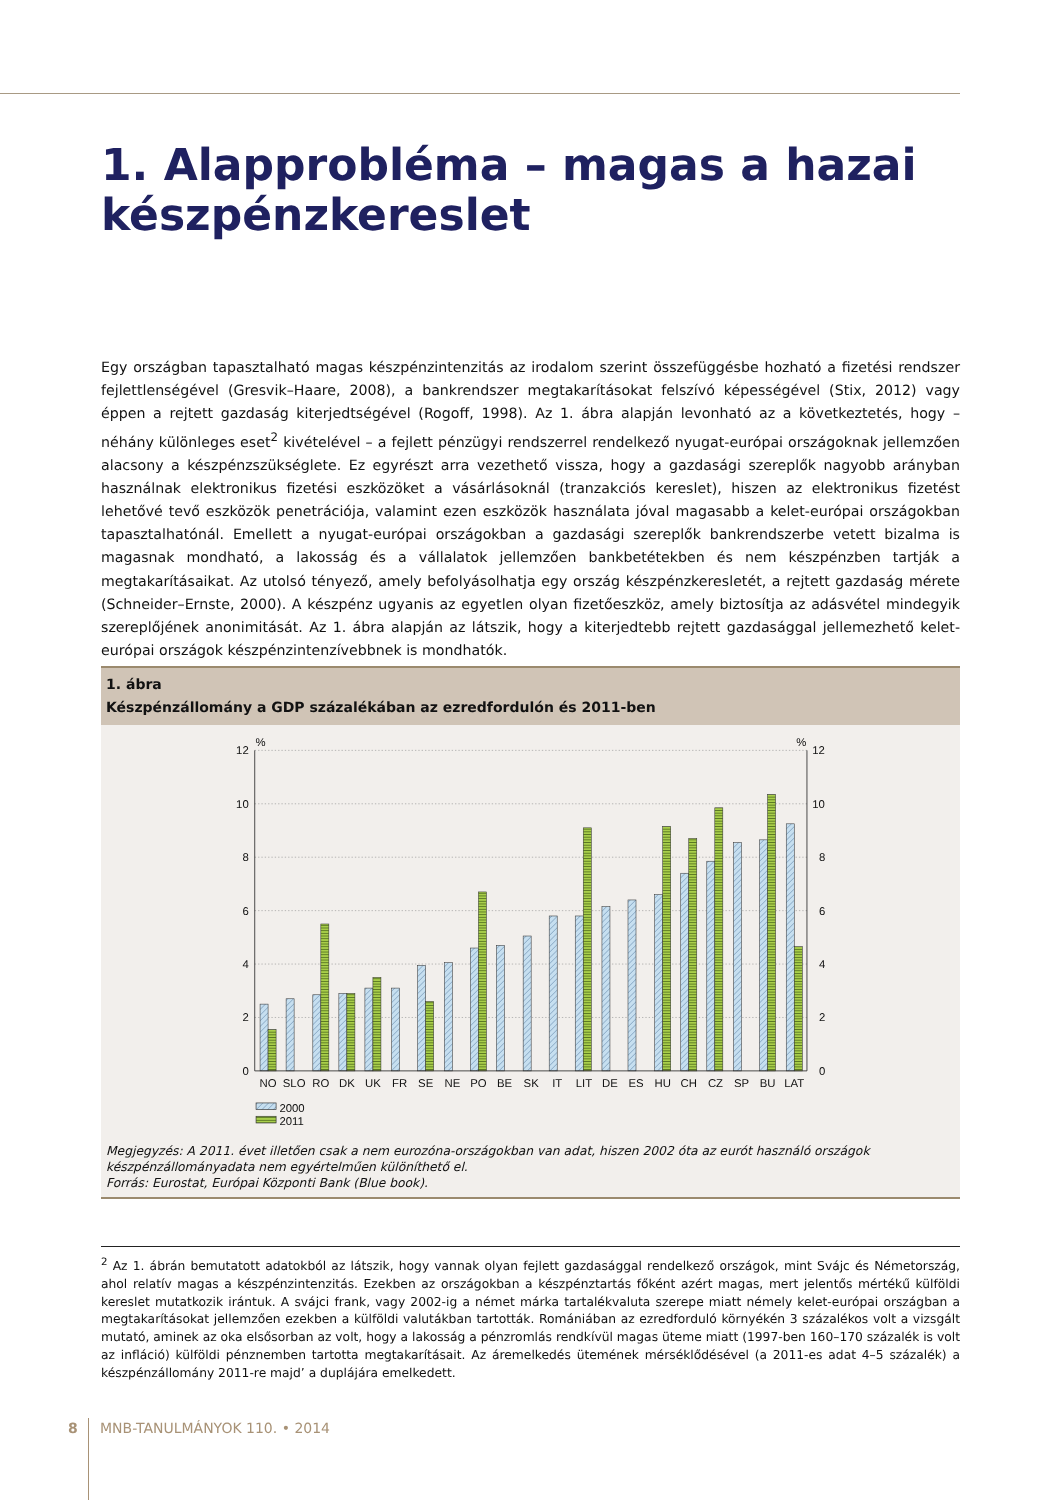1. Alapprobléma – magas a hazai készpénzkereslet
Egy országban tapasztalható magas készpénzintenzitás az irodalom szerint összefüggésbe hozható a fizetési rendszer fejlettlenségével (Gresvik–Haare, 2008), a bankrendszer megtakarításokat felszívó képességével (Stix, 2012) vagy éppen a rejtett gazdaság kiterjedtségével (Rogoff, 1998). Az 1. ábra alapján levonható az a következtetés, hogy – néhány különleges eset<sup>2</sup> kivételével – a fejlett pénzügyi rendszerrel rendelkező nyugat-európai országoknak jellemzően alacsony a készpénzszükséglete. Ez egyrészt arra vezethető vissza, hogy a gazdasági szereplők nagyobb arányban használnak elektronikus fizetési eszközöket a vásárlásoknál (tranzakciós kereslet), hiszen az elektronikus fizetést lehetővé tevő eszközök penetrációja, valamint ezen eszközök használata jóval magasabb a kelet-európai országokban tapasztalhatónál. Emellett a nyugat-európai országokban a gazdasági szereplők bankrendszerbe vetett bizalma is magasnak mondható, a lakosság és a vállalatok jellemzően bankbetétekben és nem készpénzben tartják a megtakarításaikat. Az utolsó tényező, amely befolyásolhatja egy ország készpénzkeresletét, a rejtett gazdaság mérete (Schneider–Ernste, 2000). A készpénz ugyanis az egyetlen olyan fizetőeszköz, amely biztosítja az adásvétel mindegyik szereplőjének anonimitását. Az 1. ábra alapján az látszik, hogy a kiterjedtebb rejtett gazdasággal jellemezhető kelet-európai országok készpénzintenzívebbnek is mondhatók.
1. ábra
Készpénzállomány a GDP százalékában az ezredfordulón és 2011-ben
12
10
8
6
4
2
0
12
10
8
6
4
2
0
%
%
NO
SLO
RO
DK
UK
FR
SE
NE
PO
BE
SK
IT
LIT
DE
ES
HU
CH
CZ
SP
BU
LAT
2000
2011
Megjegyzés: A 2011. évet illetően csak a nem eurozóna-országokban van adat, hiszen 2002 óta az eurót használó országok készpénzállományadata nem egyértelműen különíthető el.
Forrás: Eurostat, Európai Központi Bank (Blue book).
<sup>2</sup> Az 1. ábrán bemutatott adatokból az látszik, hogy vannak olyan fejlett gazdasággal rendelkező országok, mint Svájc és Németország, ahol relatív magas a készpénzintenzitás. Ezekben az országokban a készpénztartás főként azért magas, mert jelentős mértékű külföldi kereslet mutatkozik irántuk. A svájci frank, vagy 2002-ig a német márka tartalékvaluta szerepe miatt némely kelet-európai országban a megtakarításokat jellemzően ezekben a külföldi valutákban tartották. Romániában az ezredforduló környékén 3 százalékos volt a vizsgált mutató, aminek az oka elsősorban az volt, hogy a lakosság a pénzromlás rendkívül magas üteme miatt (1997-ben 160–170 százalék is volt az infláció) külföldi pénznemben tartotta megtakarításait. Az áremelkedés ütemének mérséklődésével (a 2011-es adat 4–5 százalék) a készpénzállomány 2011-re majd’ a duplájára emelkedett.
8 MNB-TANULMÁNYOK 110. • 2014